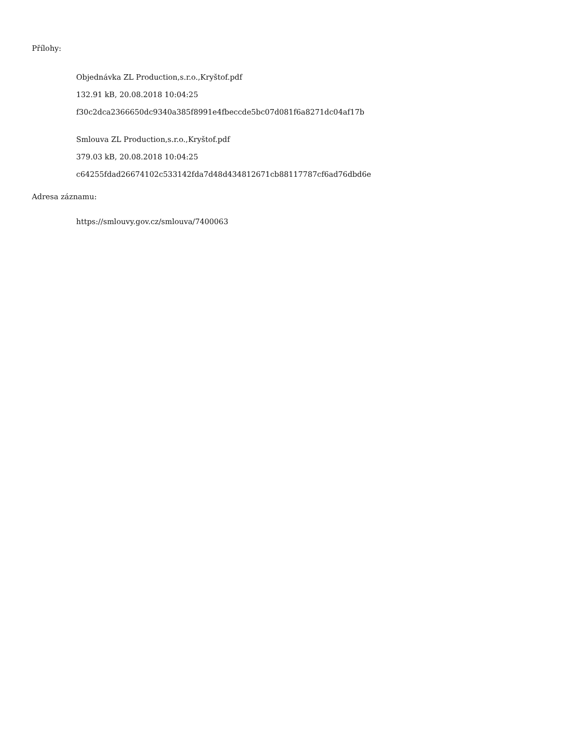Přílohy:
Objednávka ZL Production,s.r.o.,Kryštof.pdf
132.91 kB, 20.08.2018 10:04:25
f30c2dca2366650dc9340a385f8991e4fbeccde5bc07d081f6a8271dc04af17b
Smlouva ZL Production,s.r.o.,Kryštof.pdf
379.03 kB, 20.08.2018 10:04:25
c64255fdad26674102c533142fda7d48d434812671cb88117787cf6ad76dbd6e
Adresa záznamu:
https://smlouvy.gov.cz/smlouva/7400063